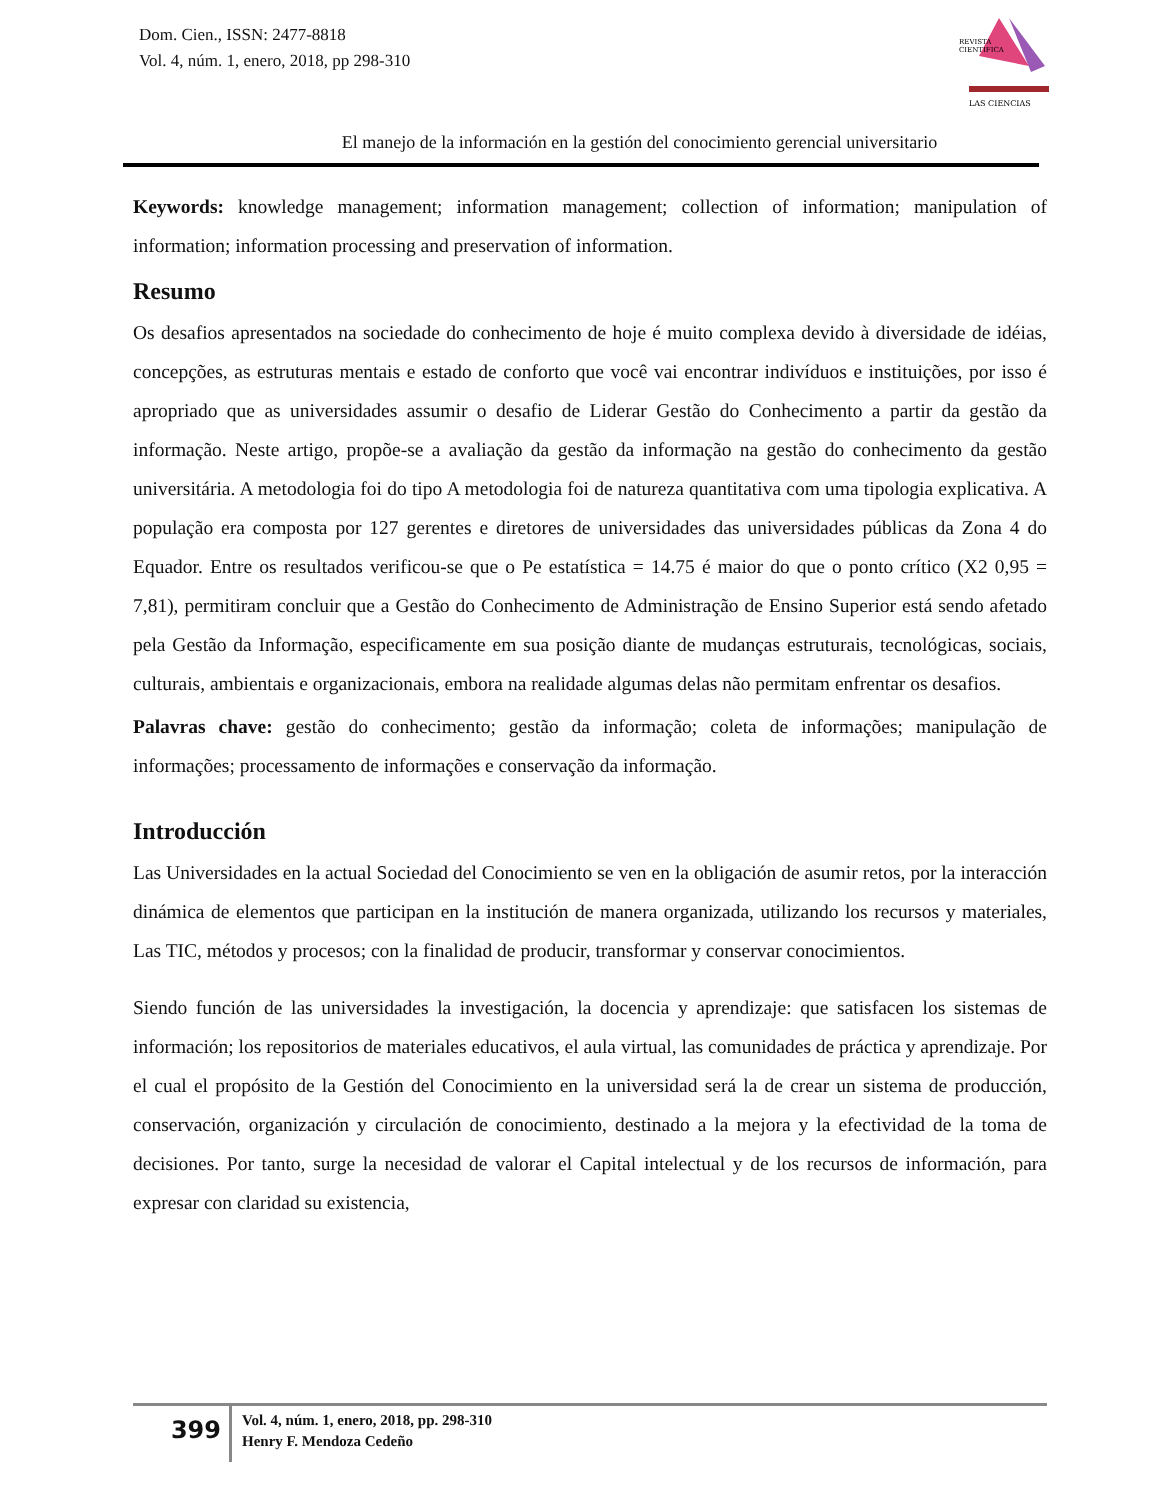Dom. Cien., ISSN: 2477-8818
Vol. 4, núm. 1, enero, 2018, pp 298-310
REVISTA
CIENTIFICA
LAS CIENCIAS
El manejo de la información en la gestión del conocimiento gerencial universitario
Keywords: knowledge management; information management; collection of information; manipulation of information; information processing and preservation of information.
Resumo
Os desafios apresentados na sociedade do conhecimento de hoje é muito complexa devido à diversidade de idéias, concepções, as estruturas mentais e estado de conforto que você vai encontrar indivíduos e instituições, por isso é apropriado que as universidades assumir o desafio de Liderar Gestão do Conhecimento a partir da gestão da informação. Neste artigo, propõe-se a avaliação da gestão da informação na gestão do conhecimento da gestão universitária. A metodologia foi do tipo A metodologia foi de natureza quantitativa com uma tipologia explicativa. A população era composta por 127 gerentes e diretores de universidades das universidades públicas da Zona 4 do Equador. Entre os resultados verificou-se que o Pe estatística = 14.75 é maior do que o ponto crítico (X2 0,95 = 7,81), permitiram concluir que a Gestão do Conhecimento de Administração de Ensino Superior está sendo afetado pela Gestão da Informação, especificamente em sua posição diante de mudanças estruturais, tecnológicas, sociais, culturais, ambientais e organizacionais, embora na realidade algumas delas não permitam enfrentar os desafios.
Palavras chave: gestão do conhecimento; gestão da informação; coleta de informações; manipulação de informações; processamento de informações e conservação da informação.
Introducción
Las Universidades en la actual Sociedad del Conocimiento se ven en la obligación de asumir retos, por la interacción dinámica de elementos que participan en la institución de manera organizada, utilizando los recursos y materiales, Las TIC, métodos y procesos; con la finalidad de producir, transformar y conservar conocimientos.
Siendo función de las universidades la investigación, la docencia y aprendizaje: que satisfacen los sistemas de información; los repositorios de materiales educativos, el aula virtual, las comunidades de práctica y aprendizaje. Por el cual el propósito de la Gestión del Conocimiento en la universidad será la de crear un sistema de producción, conservación, organización y circulación de conocimiento, destinado a la mejora y la efectividad de la toma de decisiones. Por tanto, surge la necesidad de valorar el Capital intelectual y de los recursos de información, para expresar con claridad su existencia,
399
Vol. 4, núm. 1, enero, 2018, pp. 298-310
Henry F. Mendoza Cedeño